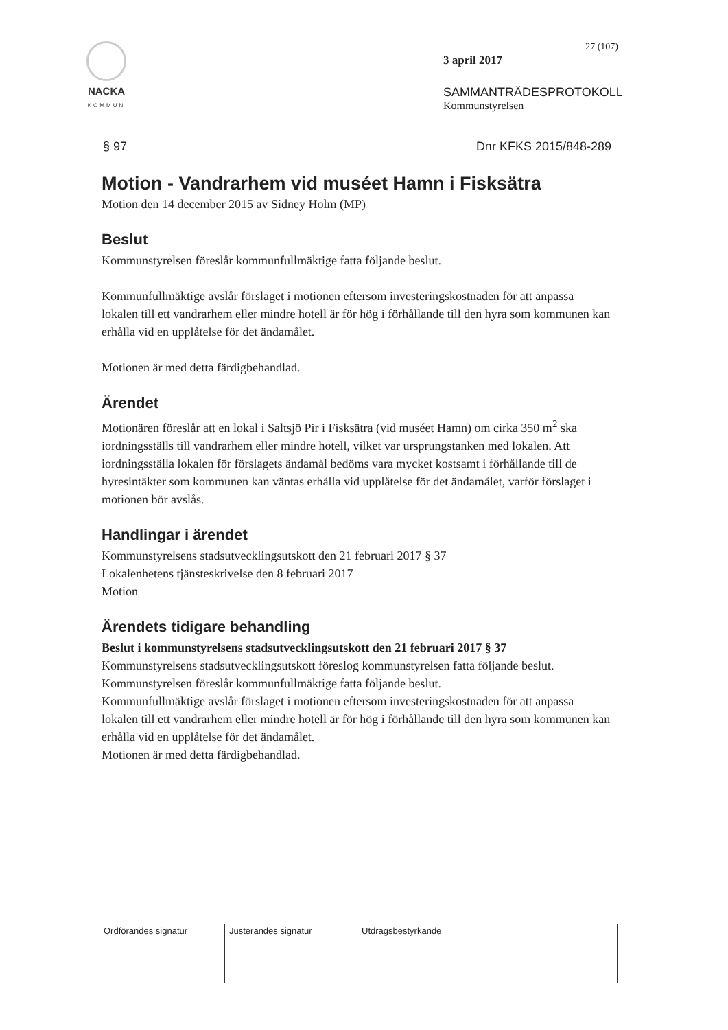NACKA
KOMMUN
27 (107)
3 april 2017
SAMMANTRÄDESPROTOKOLL
Kommunstyrelsen
§ 97 Dnr KFKS 2015/848-289
Motion - Vandrarhem vid muséet Hamn i Fisksätra
Motion den 14 december 2015 av Sidney Holm (MP)
Beslut
Kommunstyrelsen föreslår kommunfullmäktige fatta följande beslut.
Kommunfullmäktige avslår förslaget i motionen eftersom investeringskostnaden för att anpassa lokalen till ett vandrarhem eller mindre hotell är för hög i förhållande till den hyra som kommunen kan erhålla vid en upplåtelse för det ändamålet.
Motionen är med detta färdigbehandlad.
Ärendet
Motionären föreslår att en lokal i Saltsjö Pir i Fisksätra (vid muséet Hamn) om cirka 350 m<sup>2</sup> ska iordningsställs till vandrarhem eller mindre hotell, vilket var ursprungstanken med lokalen. Att iordningsställa lokalen för förslagets ändamål bedöms vara mycket kostsamt i förhållande till de hyresintäkter som kommunen kan väntas erhålla vid upplåtelse för det ändamålet, varför förslaget i motionen bör avslås.
Handlingar i ärendet
Kommunstyrelsens stadsutvecklingsutskott den 21 februari 2017 § 37
Lokalenhetens tjänsteskrivelse den 8 februari 2017
Motion
Ärendets tidigare behandling
Beslut i kommunstyrelsens stadsutvecklingsutskott den 21 februari 2017 § 37
Kommunstyrelsens stadsutvecklingsutskott föreslog kommunstyrelsen fatta följande beslut.
Kommunstyrelsen föreslår kommunfullmäktige fatta följande beslut.
Kommunfullmäktige avslår förslaget i motionen eftersom investeringskostnaden för att anpassa lokalen till ett vandrarhem eller mindre hotell är för hög i förhållande till den hyra som kommunen kan erhålla vid en upplåtelse för det ändamålet.
Motionen är med detta färdigbehandlad.
Ordförandes signatur Justerandes signatur Utdragsbestyrkande